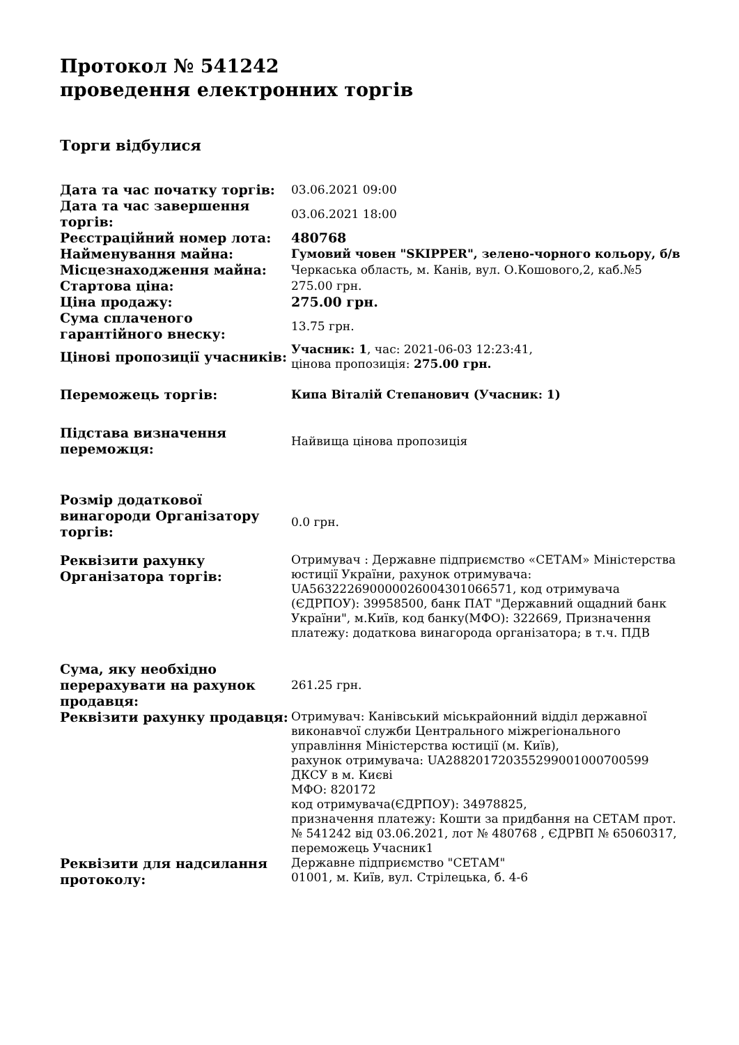Протокол № 541242
проведення електронних торгів
Торги відбулися
| Дата та час початку торгів: | 03.06.2021 09:00 |
| Дата та час завершення торгів: | 03.06.2021 18:00 |
| Реєстраційний номер лота: | 480768 |
| Найменування майна: | Гумовий човен "SKIPPER", зелено-чорного кольору, б/в |
| Місцезнаходження майна: | Черкаська область, м. Канів, вул. О.Кошового,2, каб.№5 |
| Стартова ціна: | 275.00 грн. |
| Ціна продажу: | 275.00 грн. |
| Сума сплаченого гарантійного внеску: | 13.75 грн. |
| Цінові пропозиції учасників: | Учасник: 1 , час: 2021-06-03 12:23:41, цінова пропозиція: 275.00 грн. |
| Переможець торгів: | Кипа Віталій Степанович (Учасник: 1) |
| Підстава визначення переможця: | Найвища цінова пропозиція |
| Розмір додаткової винагороди Організатору торгів: | 0.0 грн. |
| Реквізити рахунку Організатора торгів: | Отримувач : Державне підприємство «СЕТАМ» Міністерства юстиції України, рахунок отримувача: UA563222690000026004301066571, код отримувача (ЄДРПОУ): 39958500, банк ПАТ "Державний ощадний банк України", м.Київ, код банку(МФО): 322669, Призначення платежу: додаткова винагорода організатора; в т.ч. ПДВ |
| Сума, яку необхідно перерахувати на рахунок продавця: | 261.25 грн. |
| Реквізити рахунку продавця: | Отримувач: Канівський міськрайонний відділ державної виконавчої служби Центрального міжрегіонального управління Міністерства юстиції (м. Київ), рахунок отримувача: UA288201720355299001000700599 ДКСУ в м. Києві МФО: 820172 код отримувача(ЄДРПОУ): 34978825, призначення платежу: Кошти за придбання на СЕТАМ прот. № 541242 від 03.06.2021, лот № 480768 , ЄДРВП № 65060317, переможець Учасник1 |
| Реквізити для надсилання протоколу: | Державне підприємство "СЕТАМ" 01001, м. Київ, вул. Стрілецька, б. 4-6 |